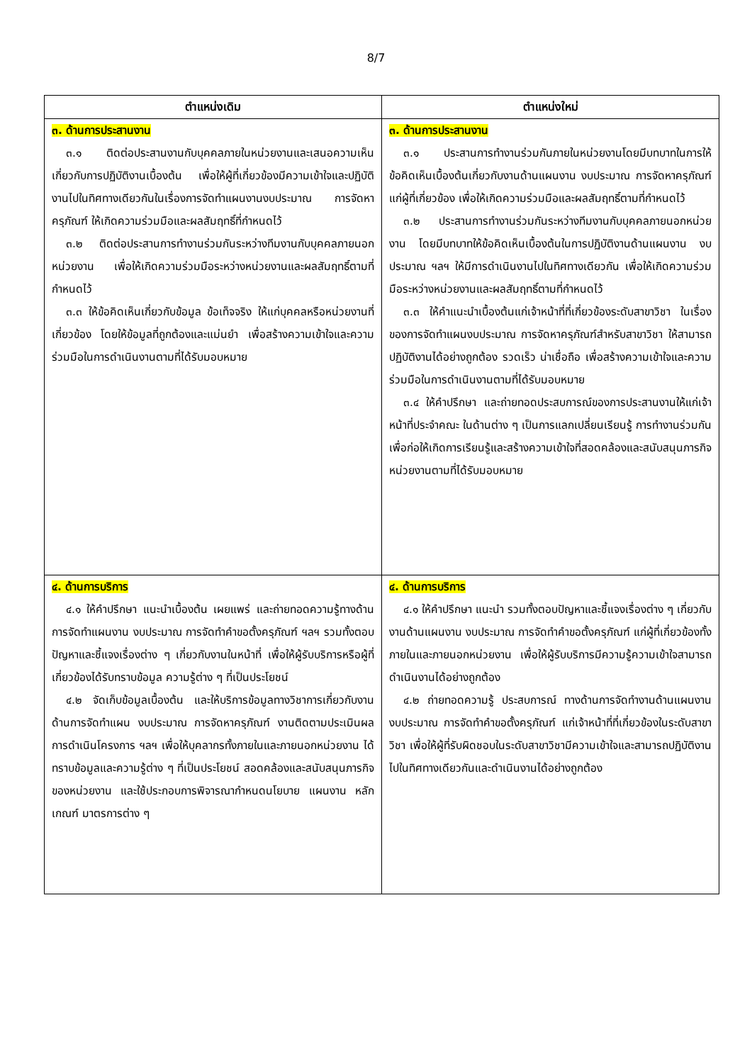8/7
| ตำแหน่งเดิม | ตำแหน่งใหม่ |
| --- | --- |
| ๓. ด้านการประสานงาน ๓.๑ ติดต่อประสานงานกับบุคคลภายในหน่วยงานและเสนอความเห็นเกี่ยวกับการปฏิบัติงานเบื้องต้น เพื่อให้ผู้ที่เกี่ยวข้องมีความเข้าใจและปฏิบัติงานไปในทิศทางเดียวกันในเรื่องการจัดทำแผนงานงบประมาณ การจัดหาครุภัณฑ์ ให้เกิดความร่วมมือและผลสัมฤทธิ์ที่กำหนดไว้ ๓.๒ ติดต่อประสานการทำงานร่วมกันระหว่างทีมงานกับบุคคลภายนอกหน่วยงาน เพื่อให้เกิดความร่วมมือระหว่างหน่วยงานและผลสัมฤทธิ์ตามที่กำหนดไว้ ๓.๓ ให้ข้อคิดเห็นเกี่ยวกับข้อมูล ข้อเท็จจริง ให้แก่บุคคลหรือหน่วยงานที่เกี่ยวข้อง โดยให้ข้อมูลที่ถูกต้องและแม่นยำ เพื่อสร้างความเข้าใจและความร่วมมือในการดำเนินงานตามที่ได้รับมอบหมาย | ๓. ด้านการประสานงาน ๓.๑ ประสานการทำงานร่วมกันภายในหน่วยงานโดยมีบทบาทในการให้ข้อคิดเห็นเบื้องต้นเกี่ยวกับงานด้านแผนงาน งบประมาณ การจัดหาครุภัณฑ์ แก่ผู้ที่เกี่ยวข้อง เพื่อให้เกิดความร่วมมือและผลสัมฤทธิ์ตามที่กำหนดไว้ ๓.๒ ประสานการทำงานร่วมกันระหว่างทีมงานกับบุคคลภายนอกหน่วยงาน โดยมีบทบาทให้ข้อคิดเห็นเบื้องต้นในการปฏิบัติงานด้านแผนงาน งบประมาณ ฯลฯ ให้มีการดำเนินงานไปในทิศทางเดียวกัน เพื่อให้เกิดความร่วมมือระหว่างหน่วยงานและผลสัมฤทธิ์ตามที่กำหนดไว้ ๓.๓ ให้คำแนะนำเบื้องต้นแก่เจ้าหน้าที่ที่เกี่ยวข้องระดับสาขาวิชา ในเรื่องของการจัดทำแผนงบประมาณ การจัดหาครุภัณฑ์สำหรับสาขาวิชา ให้สามารถปฏิบัติงานได้อย่างถูกต้อง รวดเร็ว น่าเชื่อถือ เพื่อสร้างความเข้าใจและความร่วมมือในการดำเนินงานตามที่ได้รับมอบหมาย ๓.๔ ให้คำปรึกษา และถ่ายทอดประสบการณ์ของการประสานงานให้แก่เจ้าหน้าที่ประจำคณะ ในด้านต่าง ๆ เป็นการแลกเปลี่ยนเรียนรู้ การทำงานร่วมกัน เพื่อก่อให้เกิดการเรียนรู้และสร้างความเข้าใจที่สอดคล้องและสนับสนุนภารกิจหน่วยงานตามที่ได้รับมอบหมาย |
| ๔. ด้านการบริการ ๔.๑ ให้คำปรึกษา แนะนำเบื้องต้น เผยแพร่ และถ่ายทอดความรู้ทางด้านการจัดทำแผนงาน งบประมาณ การจัดทำคำขอตั้งครุภัณฑ์ ฯลฯ รวมทั้งตอบปัญหาและชี้แจงเรื่องต่าง ๆ เกี่ยวกับงานในหน้าที่ เพื่อให้ผู้รับบริการหรือผู้ที่เกี่ยวข้องได้รับทราบข้อมูล ความรู้ต่าง ๆ ที่เป็นประโยชน์ ๔.๒ จัดเก็บข้อมูลเบื้องต้น และให้บริการข้อมูลทางวิชาการเกี่ยวกับงานด้านการจัดทำแผน งบประมาณ การจัดหาครุภัณฑ์ งานติดตามประเมินผลการดำเนินโครงการ ฯลฯ เพื่อให้บุคลากรทั้งภายในและภายนอกหน่วยงาน ได้ทราบข้อมูลและความรู้ต่าง ๆ ที่เป็นประโยชน์ สอดคล้องและสนับสนุนภารกิจของหน่วยงาน และใช้ประกอบการพิจารณากำหนดนโยบาย แผนงาน หลักเกณฑ์ มาตรการต่าง ๆ | ๔. ด้านการบริการ ๔.๑ ให้คำปรึกษา แนะนำ รวมทั้งตอบปัญหาและชี้แจงเรื่องต่าง ๆ เกี่ยวกับงานด้านแผนงาน งบประมาณ การจัดทำคำขอตั้งครุภัณฑ์ แก่ผู้ที่เกี่ยวข้องทั้งภายในและภายนอกหน่วยงาน เพื่อให้ผู้รับบริการมีความรู้ความเข้าใจสามารถดำเนินงานได้อย่างถูกต้อง ๔.๒ ถ่ายทอดความรู้ ประสบการณ์ ทางด้านการจัดทำงานด้านแผนงาน งบประมาณ การจัดทำคำขอตั้งครุภัณฑ์ แก่เจ้าหน้าที่ที่เกี่ยวข้องในระดับสาขาวิชา เพื่อให้ผู้ที่รับผิดชอบในระดับสาขาวิชามีความเข้าใจและสามารถปฏิบัติงานไปในทิศทางเดียวกันและดำเนินงานได้อย่างถูกต้อง |